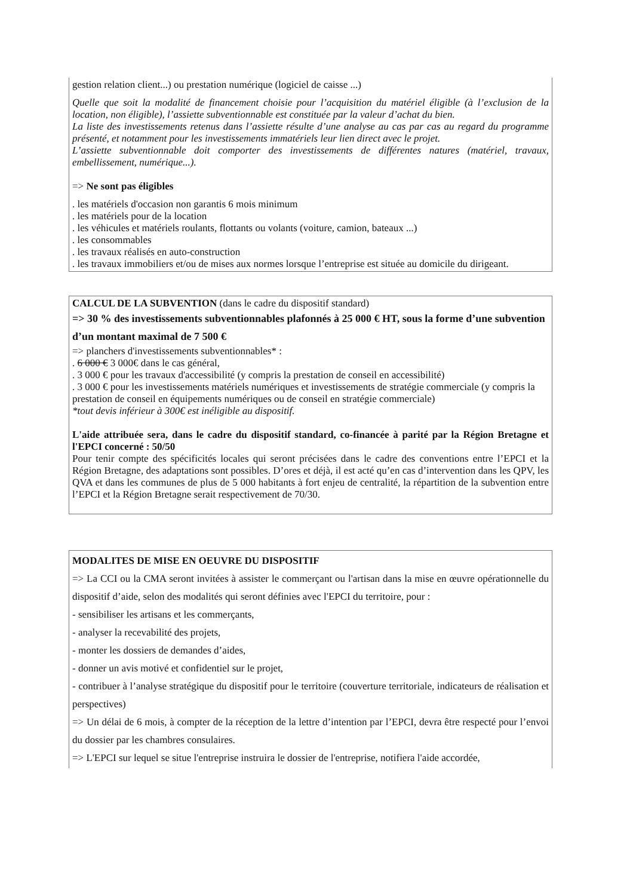gestion relation client...) ou prestation numérique (logiciel de caisse ...)
Quelle que soit la modalité de financement choisie pour l’acquisition du matériel éligible (à l’exclusion de la location, non éligible), l’assiette subventionnable est constituée par la valeur d’achat du bien.
La liste des investissements retenus dans l’assiette résulte d’une analyse au cas par cas au regard du programme présenté, et notamment pour les investissements immatériels leur lien direct avec le projet.
L’assiette subventionnable doit comporter des investissements de différentes natures (matériel, travaux, embellissement, numérique...).
=> Ne sont pas éligibles
. les matériels d'occasion non garantis 6 mois minimum
. les matériels pour de la location
. les véhicules et matériels roulants, flottants ou volants (voiture, camion, bateaux ...)
. les consommables
. les travaux réalisés en auto-construction
. les travaux immobiliers et/ou de mises aux normes lorsque l’entreprise est située au domicile du dirigeant.
CALCUL DE LA SUBVENTION (dans le cadre du dispositif standard)
=> 30 % des investissements subventionnables plafonnés à 25 000 € HT, sous la forme d’une subvention d’un montant maximal de 7 500 €
=> planchers d'investissements subventionnables* :
. 6 000 € 3 000€ dans le cas général,
. 3 000 € pour les travaux d'accessibilité (y compris la prestation de conseil en accessibilité)
. 3 000 € pour les investissements matériels numériques et investissements de stratégie commerciale (y compris la prestation de conseil en équipements numériques ou de conseil en stratégie commerciale)
*tout devis inférieur à 300€ est inéligible au dispositif.
L'aide attribuée sera, dans le cadre du dispositif standard, co-financée à parité par la Région Bretagne et l'EPCI concerné : 50/50
Pour tenir compte des spécificités locales qui seront précisées dans le cadre des conventions entre l’EPCI et la Région Bretagne, des adaptations sont possibles. D’ores et déjà, il est acté qu’en cas d’intervention dans les QPV, les QVA et dans les communes de plus de 5 000 habitants à fort enjeu de centralité, la répartition de la subvention entre l’EPCI et la Région Bretagne serait respectivement de 70/30.
MODALITES DE MISE EN OEUVRE DU DISPOSITIF
=> La CCI ou la CMA seront invitées à assister le commerçant ou l'artisan dans la mise en œuvre opérationnelle du dispositif d’aide, selon des modalités qui seront définies avec l'EPCI du territoire, pour :
- sensibiliser les artisans et les commerçants,
- analyser la recevabilité des projets,
- monter les dossiers de demandes d’aides,
- donner un avis motivé et confidentiel sur le projet,
- contribuer à l’analyse stratégique du dispositif pour le territoire (couverture territoriale, indicateurs de réalisation et perspectives)
=> Un délai de 6 mois, à compter de la réception de la lettre d’intention par l’EPCI, devra être respecté pour l’envoi du dossier par les chambres consulaires.
=> L'EPCI sur lequel se situe l'entreprise instruira le dossier de l'entreprise, notifiera l'aide accordée,